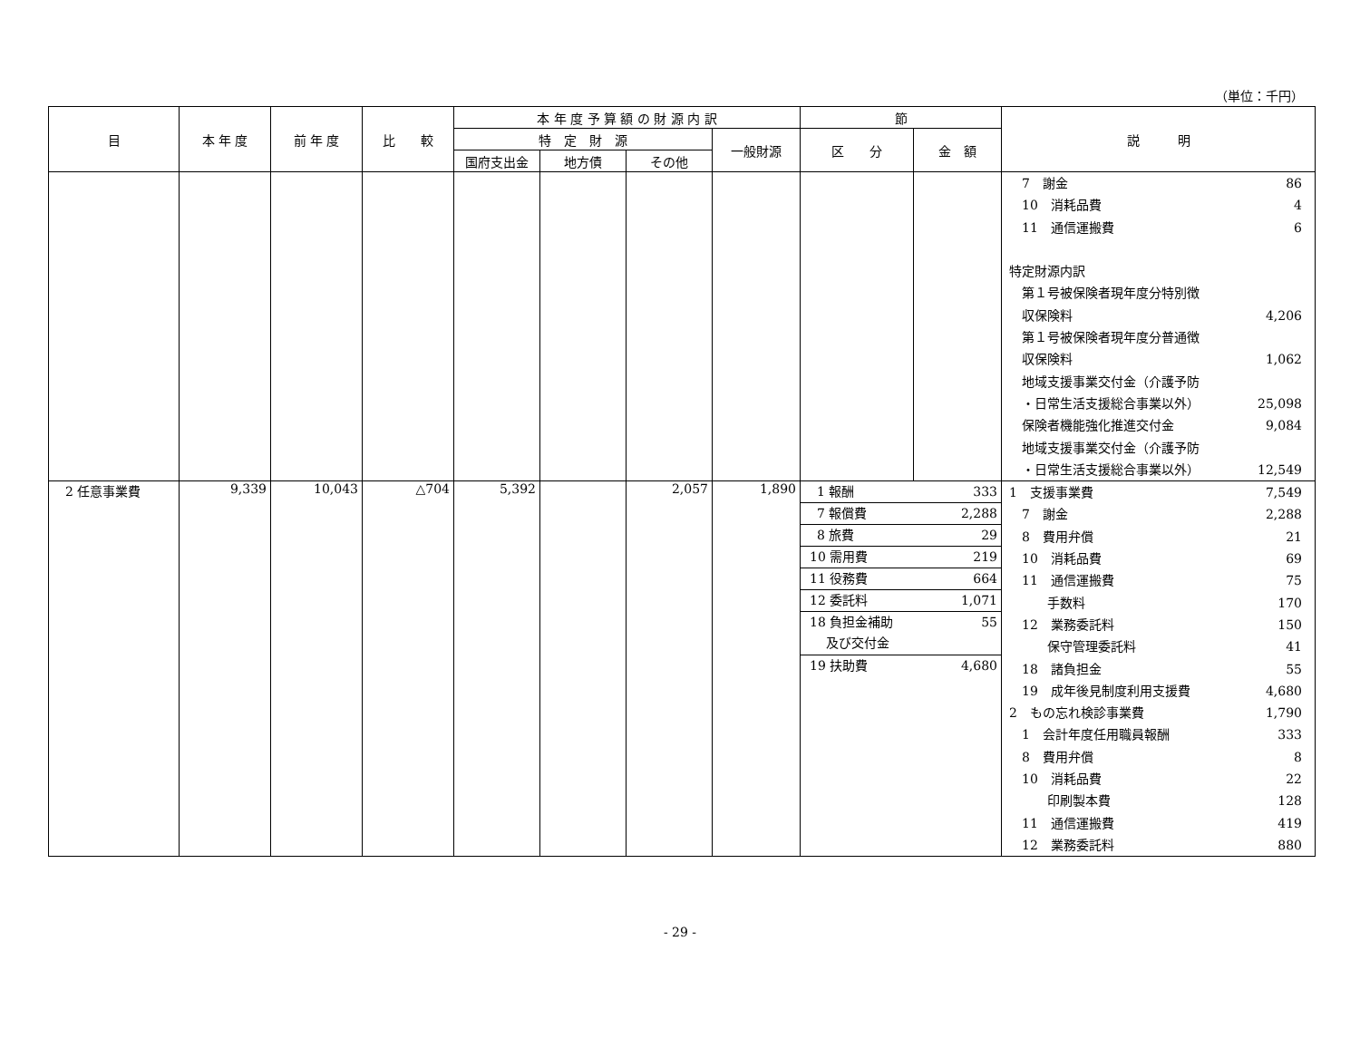（単位：千円）
| 目 | 本 年 度 | 前 年 度 | 比 較 | 本 年 度 予 算 額 の 財 源 内 訳 | | | | 節 | | 説 明 |
| --- | --- | --- | --- | --- | --- | --- | --- | --- | --- | --- |
| | | | | 特 定 財 源 | | | 一般財源 | 区 分 | 金 額 | |
| | | | | 国府支出金 | 地方債 | その他 | | | | |
| | | | | | | | | | | 7 謝金 86 10 消耗品費 4 11 通信運搬費 6 特定財源内訳 第１号被保険者現年度分特別徴 収保険料 4,206 第１号被保険者現年度分普通徴 収保険料 1,062 地域支援事業交付金（介護予防 ・日常生活支援総合事業以外） 25,098 保険者機能強化推進交付金 9,084 地域支援事業交付金（介護予防 ・日常生活支援総合事業以外） 12,549 |
| 2 任意事業費 | 9,339 | 10,043 | △704 | 5,392 | | 2,057 | 1,890 | 1 報酬 333 7 報償費 2,288 8 旅費 29 10 需用費 219 11 役務費 664 12 委託料 1,071 18 負担金補助 及び交付金 55 19 扶助費 4,680 | | 1 支援事業費 7,549 7 謝金 2,288 8 費用弁償 21 10 消耗品費 69 11 通信運搬費 75 手数料 170 12 業務委託料 150 保守管理委託料 41 18 諸負担金 55 19 成年後見制度利用支援費 4,680 2 もの忘れ検診事業費 1,790 1 会計年度任用職員報酬 333 8 費用弁償 8 10 消耗品費 22 印刷製本費 128 11 通信運搬費 419 12 業務委託料 880 |
- 29 -